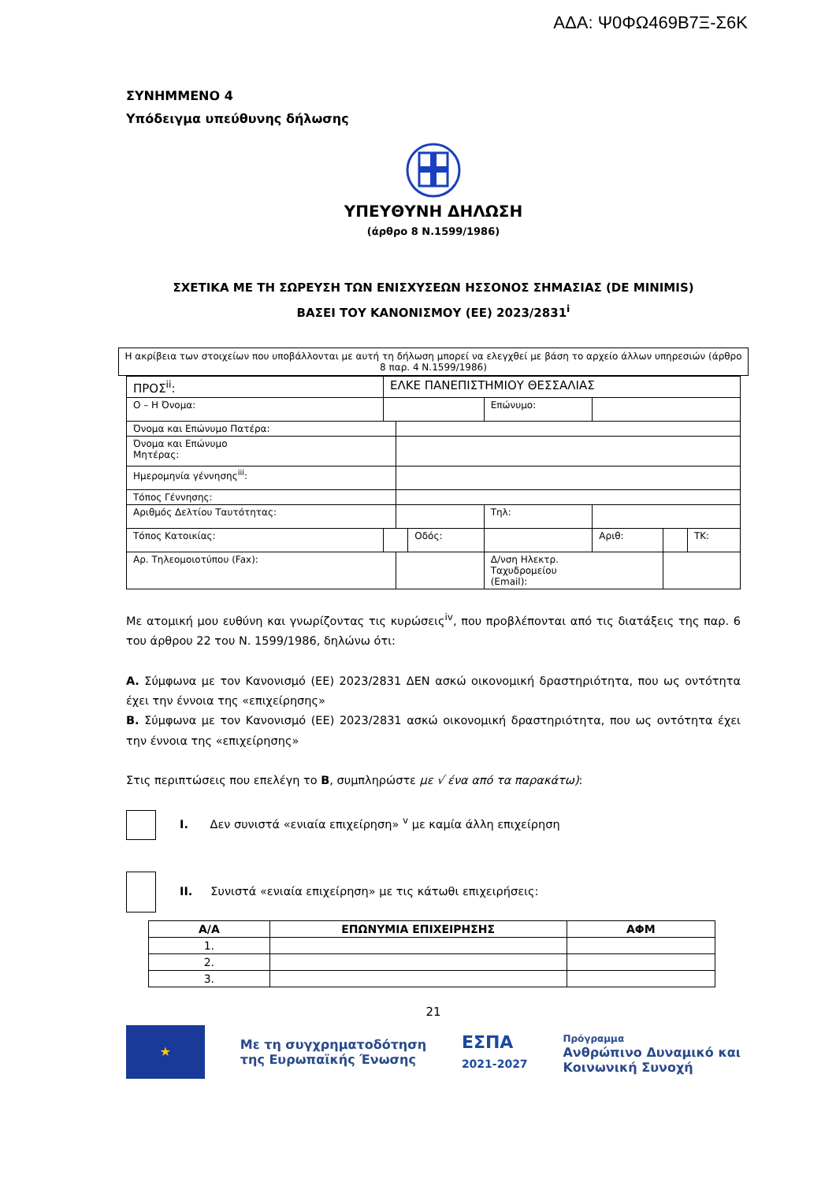ΑΔΑ: Ψ0ΦΩ469Β7Ξ-Σ6Κ
ΣΥΝΗΜΜΕΝΟ 4
Υπόδειγμα υπεύθυνης δήλωσης
ΥΠΕΥΘΥΝΗ ΔΗΛΩΣΗ
(άρθρο 8 Ν.1599/1986)
ΣΧΕΤΙΚΑ ΜΕ ΤΗ ΣΩΡΕΥΣΗ ΤΩΝ ΕΝΙΣΧΥΣΕΩΝ ΗΣΣΟΝΟΣ ΣΗΜΑΣΙΑΣ (DE MINIMIS)
ΒΑΣΕΙ ΤΟΥ ΚΑΝΟΝΙΣΜΟΥ (ΕΕ) 2023/2831<sup>i</sup>
Η ακρίβεια των στοιχείων που υποβάλλονται με αυτή τη δήλωση μπορεί να ελεγχθεί με βάση το αρχείο άλλων υπηρεσιών (άρθρο 8 παρ. 4 Ν.1599/1986)
| ΠΡΟΣ<sup>ii</sup>: | ΕΛΚΕ ΠΑΝΕΠΙΣΤΗΜΙΟΥ ΘΕΣΣΑΛΙΑΣ | | | | | | |
| Ο – Η Όνομα: | | | | Επώνυμο: | | | |
| Όνομα και Επώνυμο Πατέρα: | | | | | | | |
| Όνομα και Επώνυμο Μητέρας: | | | | | | | |
| Ημερομηνία γέννησης<sup>iii</sup>: | | | | | | | |
| Τόπος Γέννησης: | | | | | | | |
| Αριθμός Δελτίου Ταυτότητας: | | | | Τηλ: | | | |
| Τόπος Κατοικίας: | | | Οδός: | | Αριθ: | | ΤΚ: |
| Αρ. Τηλεομοιοτύπου (Fax): | | | | Δ/νση Ηλεκτρ. Ταχυδρομείου (Email): | | | |
Με ατομική μου ευθύνη και γνωρίζοντας τις κυρώσεις<sup>iv</sup>, που προβλέπονται από τις διατάξεις της παρ. 6 του άρθρου 22 του Ν. 1599/1986, δηλώνω ότι:
Α. Σύμφωνα με τον Κανονισμό (ΕΕ) 2023/2831 ΔΕΝ ασκώ οικονομική δραστηριότητα, που ως οντότητα έχει την έννοια της «επιχείρησης»
Β. Σύμφωνα με τον Κανονισμό (ΕΕ) 2023/2831 ασκώ οικονομική δραστηριότητα, που ως οντότητα έχει την έννοια της «επιχείρησης»
Στις περιπτώσεις που επελέγη το Β, συμπληρώστε με √ ένα από τα παρακάτω):
I. Δεν συνιστά «ενιαία επιχείρηση» <sup>v</sup> με καμία άλλη επιχείρηση
II. Συνιστά «ενιαία επιχείρηση» με τις κάτωθι επιχειρήσεις:
| Α/Α | ΕΠΩΝΥΜΙΑ ΕΠΙΧΕΙΡΗΣΗΣ | ΑΦΜ |
| --- | --- | --- |
| 1. | | |
| 2. | | |
| 3. | | |
21
★
Με τη συγχρηματοδότηση
της Ευρωπαϊκής Ένωσης
ΕΣΠΑ
2021-2027
Πρόγραμμα
Ανθρώπινο Δυναμικό και
Κοινωνική Συνοχή